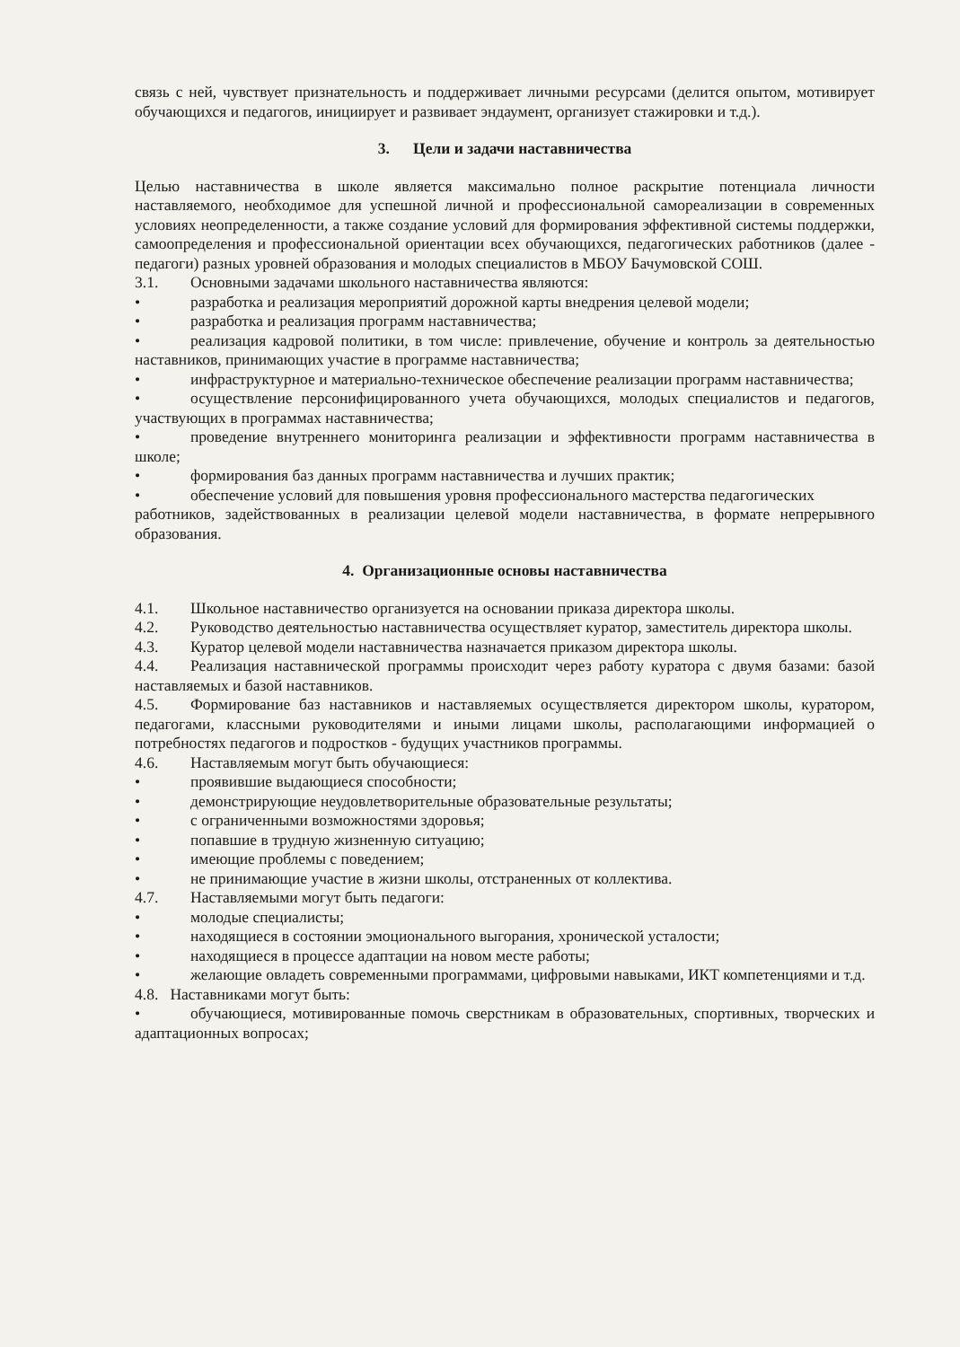связь с ней, чувствует признательность и поддерживает личными ресурсами (делится опытом, мотивирует обучающихся и педагогов, инициирует и развивает эндаумент, организует стажировки и т.д.).
3. Цели и задачи наставничества
Целью наставничества в школе является максимально полное раскрытие потенциала личности наставляемого, необходимое для успешной личной и профессиональной самореализации в современных условиях неопределенности, а также создание условий для формирования эффективной системы поддержки, самоопределения и профессиональной ориентации всех обучающихся, педагогических работников (далее - педагоги) разных уровней образования и молодых специалистов в МБОУ Бачумовской СОШ.
3.1. Основными задачами школьного наставничества являются:
• разработка и реализация мероприятий дорожной карты внедрения целевой модели;
• разработка и реализация программ наставничества;
• реализация кадровой политики, в том числе: привлечение, обучение и контроль за деятельностью наставников, принимающих участие в программе наставничества;
• инфраструктурное и материально-техническое обеспечение реализации программ наставничества;
• осуществление персонифицированного учета обучающихся, молодых специалистов и педагогов, участвующих в программах наставничества;
• проведение внутреннего мониторинга реализации и эффективности программ наставничества в школе;
• формирования баз данных программ наставничества и лучших практик;
• обеспечение условий для повышения уровня профессионального мастерства педагогических
работников, задействованных в реализации целевой модели наставничества, в формате непрерывного образования.
4. Организационные основы наставничества
4.1. Школьное наставничество организуется на основании приказа директора школы.
4.2. Руководство деятельностью наставничества осуществляет куратор, заместитель директора школы.
4.3. Куратор целевой модели наставничества назначается приказом директора школы.
4.4. Реализация наставнической программы происходит через работу куратора с двумя базами: базой наставляемых и базой наставников.
4.5. Формирование баз наставников и наставляемых осуществляется директором школы, куратором, педагогами, классными руководителями и иными лицами школы, располагающими информацией о потребностях педагогов и подростков - будущих участников программы.
4.6. Наставляемым могут быть обучающиеся:
• проявившие выдающиеся способности;
• демонстрирующие неудовлетворительные образовательные результаты;
• с ограниченными возможностями здоровья;
• попавшие в трудную жизненную ситуацию;
• имеющие проблемы с поведением;
• не принимающие участие в жизни школы, отстраненных от коллектива.
4.7. Наставляемыми могут быть педагоги:
• молодые специалисты;
• находящиеся в состоянии эмоционального выгорания, хронической усталости;
• находящиеся в процессе адаптации на новом месте работы;
• желающие овладеть современными программами, цифровыми навыками, ИКТ компетенциями и т.д.
4.8. Наставниками могут быть:
• обучающиеся, мотивированные помочь сверстникам в образовательных, спортивных, творческих и адаптационных вопросах;